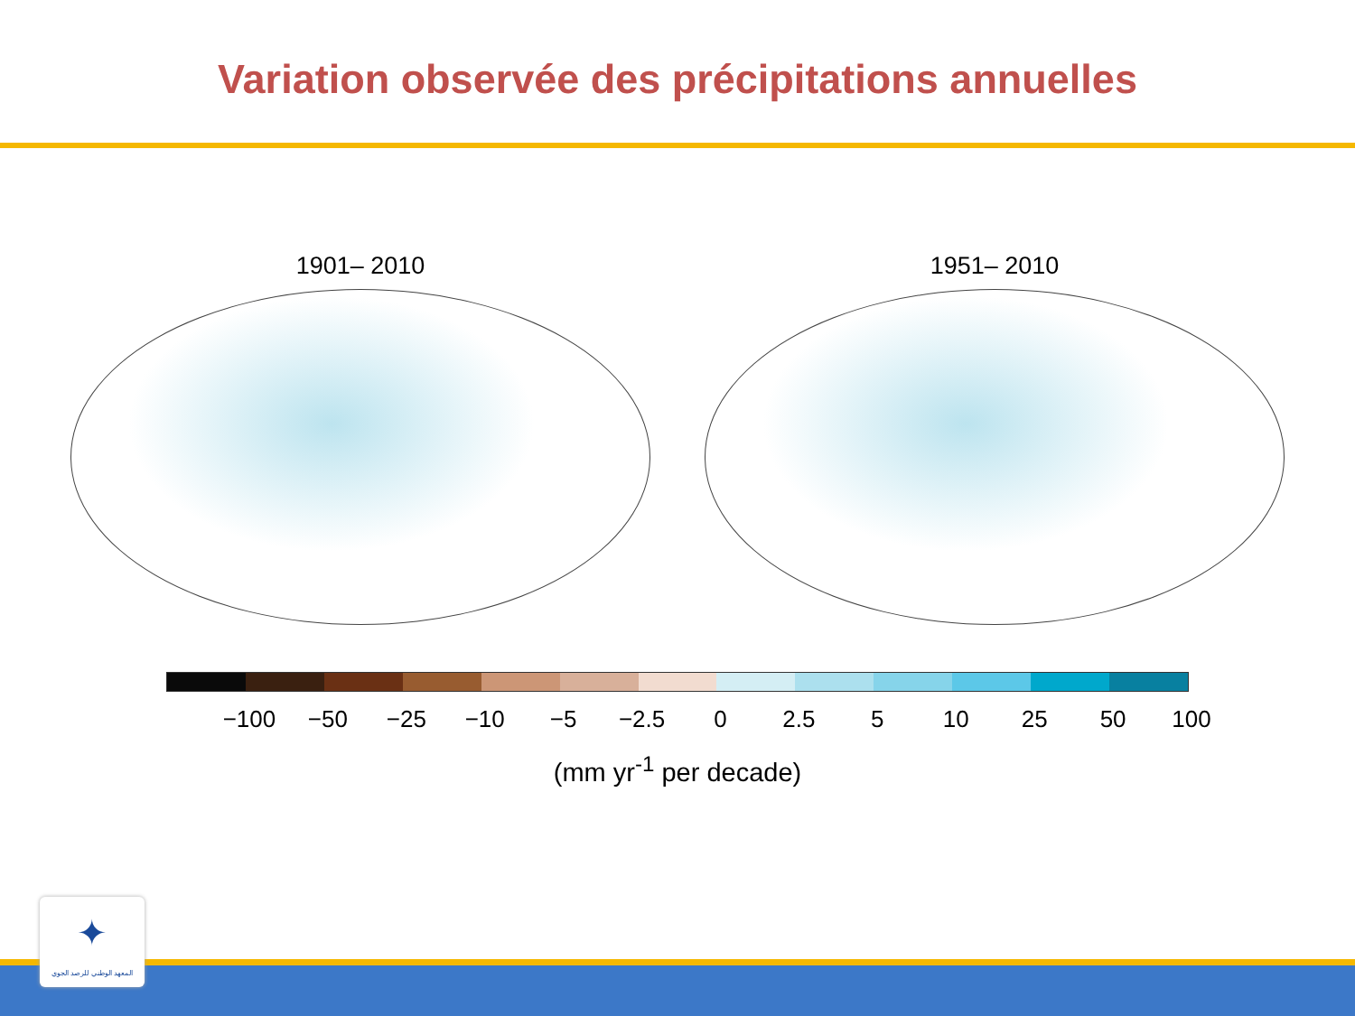Variation observée des précipitations annuelles
1901– 2010 1951– 2010
−100 −50 −25 −10 −5 −2.5 0 2.5 5 10 25 50 100
(mm yr<sup>-1</sup> per decade)
✦
المعهد الوطني للرصد الجوي